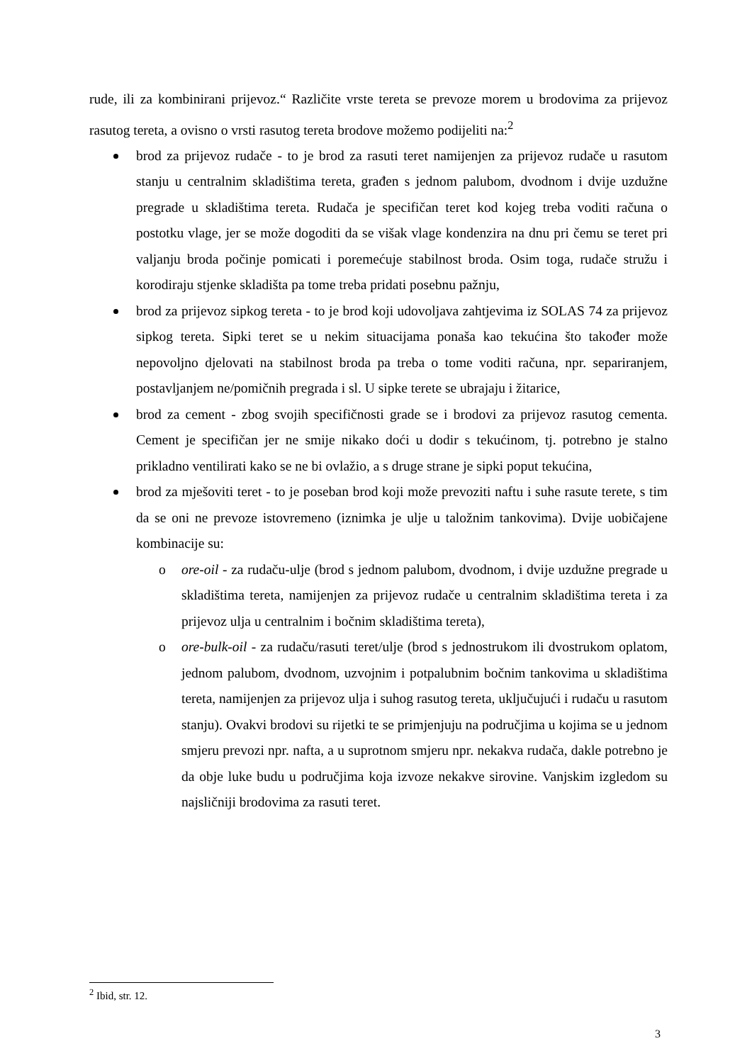rude, ili za kombinirani prijevoz.“ Različite vrste tereta se prevoze morem u brodovima za prijevoz rasutog tereta, a ovisno o vrsti rasutog tereta brodove možemo podijeliti na:<sup>2</sup>
brod za prijevoz rudače - to je brod za rasuti teret namijenjen za prijevoz rudače u rasutom stanju u centralnim skladištima tereta, građen s jednom palubom, dvodnom i dvije uzdužne pregrade u skladištima tereta. Rudača je specifičan teret kod kojeg treba voditi računa o postotku vlage, jer se može dogoditi da se višak vlage kondenzira na dnu pri čemu se teret pri valjanju broda počinje pomicati i poremećuje stabilnost broda. Osim toga, rudače stružu i korodiraju stjenke skladišta pa tome treba pridati posebnu pažnju,
brod za prijevoz sipkog tereta - to je brod koji udovoljava zahtjevima iz SOLAS 74 za prijevoz sipkog tereta. Sipki teret se u nekim situacijama ponaša kao tekućina što također može nepovoljno djelovati na stabilnost broda pa treba o tome voditi računa, npr. separiranjem, postavljanjem ne/pomičnih pregrada i sl. U sipke terete se ubrajaju i žitarice,
brod za cement - zbog svojih specifičnosti grade se i brodovi za prijevoz rasutog cementa. Cement je specifičan jer ne smije nikako doći u dodir s tekućinom, tj. potrebno je stalno prikladno ventilirati kako se ne bi ovlažio, a s druge strane je sipki poput tekućina,
brod za mješoviti teret - to je poseban brod koji može prevoziti naftu i suhe rasute terete, s tim da se oni ne prevoze istovremeno (iznimka je ulje u taložnim tankovima). Dvije uobičajene kombinacije su:
o ore-oil - za rudaču-ulje (brod s jednom palubom, dvodnom, i dvije uzdužne pregrade u skladištima tereta, namijenjen za prijevoz rudače u centralnim skladištima tereta i za prijevoz ulja u centralnim i bočnim skladištima tereta),
o ore-bulk-oil - za rudaču/rasuti teret/ulje (brod s jednostrukom ili dvostrukom oplatom, jednom palubom, dvodnom, uzvojnim i potpalubnim bočnim tankovima u skladištima tereta, namijenjen za prijevoz ulja i suhog rasutog tereta, uključujući i rudaču u rasutom stanju). Ovakvi brodovi su rijetki te se primjenjuju na područjima u kojima se u jednom smjeru prevozi npr. nafta, a u suprotnom smjeru npr. nekakva rudača, dakle potrebno je da obje luke budu u područjima koja izvoze nekakve sirovine. Vanjskim izgledom su najsličniji brodovima za rasuti teret.
<sup>2</sup> Ibid, str. 12.
3